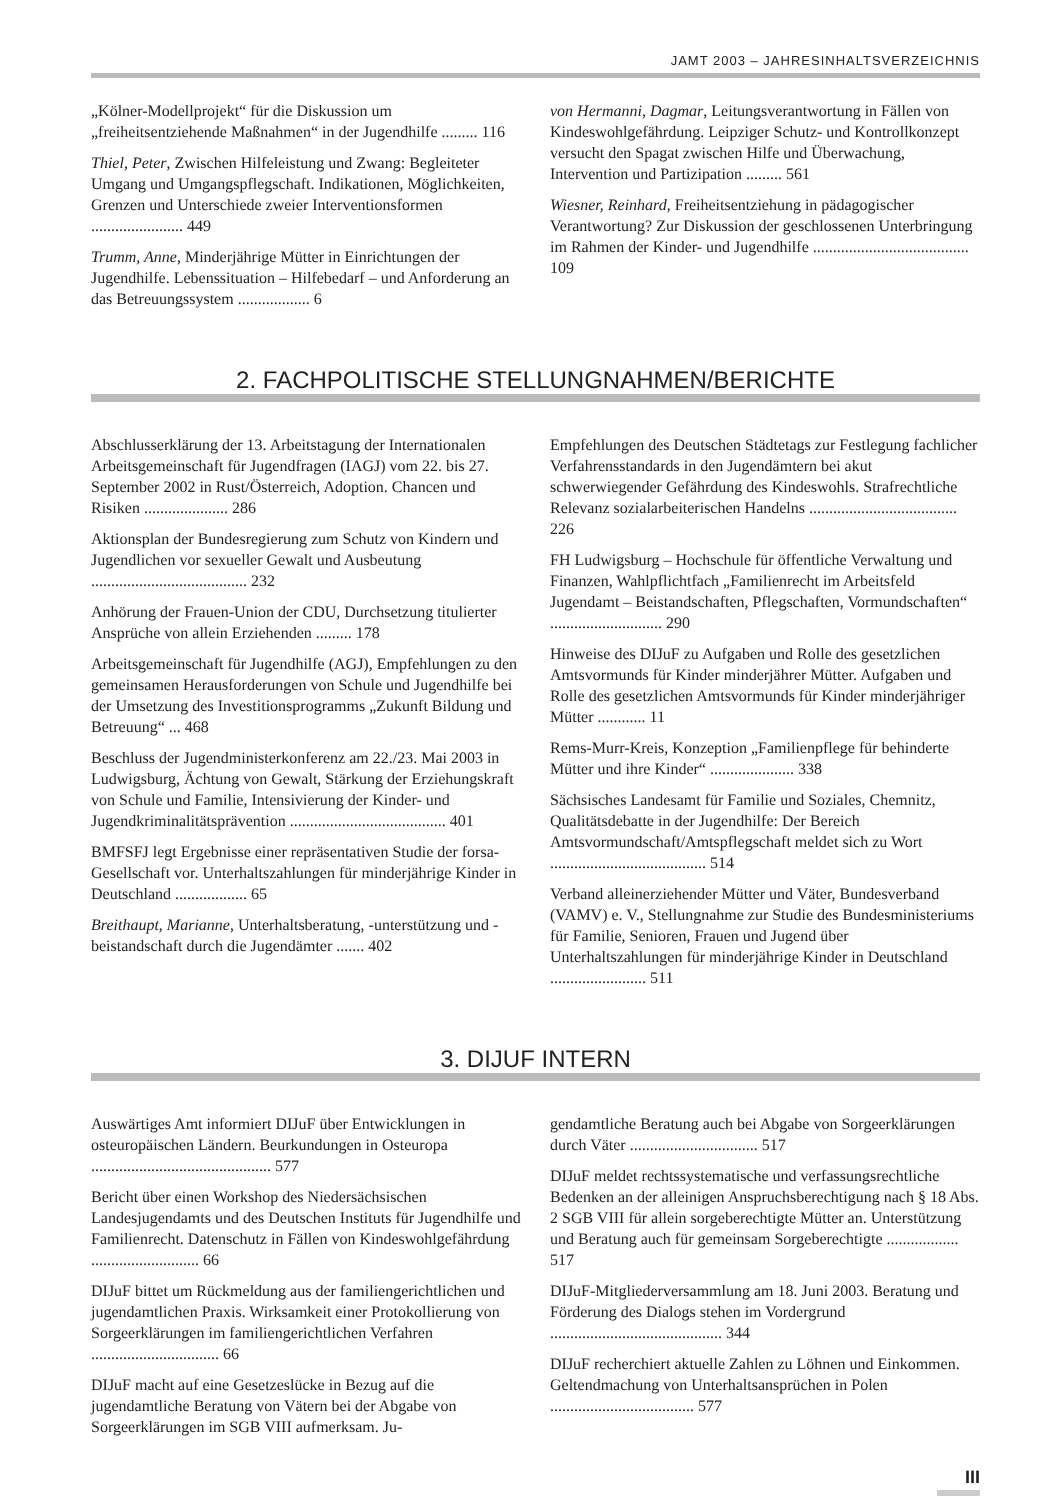JAMT 2003 – JAHRESINHALTSVERZEICHNIS
„Kölner-Modellprojekt“ für die Diskussion um „freiheitsentziehende Maßnahmen“ in der Jugendhilfe ......... 116
Thiel, Peter, Zwischen Hilfeleistung und Zwang: Begleiteter Umgang und Umgangspflegschaft. Indikationen, Möglichkeiten, Grenzen und Unterschiede zweier Interventionsformen ....................... 449
Trumm, Anne, Minderjährige Mütter in Einrichtungen der Jugendhilfe. Lebenssituation – Hilfebedarf – und Anforderung an das Betreuungssystem .................. 6
von Hermanni, Dagmar, Leitungsverantwortung in Fällen von Kindeswohlgefährdung. Leipziger Schutz- und Kontrollkonzept versucht den Spagat zwischen Hilfe und Überwachung, Intervention und Partizipation ......... 561
Wiesner, Reinhard, Freiheitsentziehung in pädagogischer Verantwortung? Zur Diskussion der geschlossenen Unterbringung im Rahmen der Kinder- und Jugendhilfe ....................................... 109
2. FACHPOLITISCHE STELLUNGNAHMEN/BERICHTE
Abschlusserklärung der 13. Arbeitstagung der Internationalen Arbeitsgemeinschaft für Jugendfragen (IAGJ) vom 22. bis 27. September 2002 in Rust/Österreich, Adoption. Chancen und Risiken ..................... 286
Aktionsplan der Bundesregierung zum Schutz von Kindern und Jugendlichen vor sexueller Gewalt und Ausbeutung ....................................... 232
Anhörung der Frauen-Union der CDU, Durchsetzung titulierter Ansprüche von allein Erziehenden ......... 178
Arbeitsgemeinschaft für Jugendhilfe (AGJ), Empfehlungen zu den gemeinsamen Herausforderungen von Schule und Jugendhilfe bei der Umsetzung des Investitionsprogramms „Zukunft Bildung und Betreuung“ ... 468
Beschluss der Jugendministerkonferenz am 22./23. Mai 2003 in Ludwigsburg, Ächtung von Gewalt, Stärkung der Erziehungskraft von Schule und Familie, Intensivierung der Kinder- und Jugendkriminalitätsprävention ....................................... 401
BMFSFJ legt Ergebnisse einer repräsentativen Studie der forsa-Gesellschaft vor. Unterhaltszahlungen für minderjährige Kinder in Deutschland .................. 65
Breithaupt, Marianne, Unterhaltsberatung, -unterstützung und -beistandschaft durch die Jugendämter ....... 402
Empfehlungen des Deutschen Städtetags zur Festlegung fachlicher Verfahrensstandards in den Jugendämtern bei akut schwerwiegender Gefährdung des Kindeswohls. Strafrechtliche Relevanz sozialarbeiterischen Handelns ..................................... 226
FH Ludwigsburg – Hochschule für öffentliche Verwaltung und Finanzen, Wahlpflichtfach „Familienrecht im Arbeitsfeld Jugendamt – Beistandschaften, Pflegschaften, Vormundschaften“ ............................ 290
Hinweise des DIJuF zu Aufgaben und Rolle des gesetzlichen Amtsvormunds für Kinder minderjährer Mütter. Aufgaben und Rolle des gesetzlichen Amtsvormunds für Kinder minderjähriger Mütter ............ 11
Rems-Murr-Kreis, Konzeption „Familienpflege für behinderte Mütter und ihre Kinder“ ..................... 338
Sächsisches Landesamt für Familie und Soziales, Chemnitz, Qualitätsdebatte in der Jugendhilfe: Der Bereich Amtsvormundschaft/Amtspflegschaft meldet sich zu Wort ....................................... 514
Verband alleinerziehender Mütter und Väter, Bundesverband (VAMV) e. V., Stellungnahme zur Studie des Bundesministeriums für Familie, Senioren, Frauen und Jugend über Unterhaltszahlungen für minderjährige Kinder in Deutschland ........................ 511
3. DIJUF INTERN
Auswärtiges Amt informiert DIJuF über Entwicklungen in osteuropäischen Ländern. Beurkundungen in Osteuropa ............................................. 577
Bericht über einen Workshop des Niedersächsischen Landesjugendamts und des Deutschen Instituts für Jugendhilfe und Familienrecht. Datenschutz in Fällen von Kindeswohlgefährdung ........................... 66
DIJuF bittet um Rückmeldung aus der familiengerichtlichen und jugendamtlichen Praxis. Wirksamkeit einer Protokollierung von Sorgeerklärungen im familiengerichtlichen Verfahren ................................ 66
DIJuF macht auf eine Gesetzeslücke in Bezug auf die jugendamtliche Beratung von Vätern bei der Abgabe von Sorgeerklärungen im SGB VIII aufmerksam. Ju-
gendamtliche Beratung auch bei Abgabe von Sorgeerklärungen durch Väter ................................ 517
DIJuF meldet rechtssystematische und verfassungsrechtliche Bedenken an der alleinigen Anspruchsberechtigung nach § 18 Abs. 2 SGB VIII für allein sorgeberechtigte Mütter an. Unterstützung und Beratung auch für gemeinsam Sorgeberechtigte .................. 517
DIJuF-Mitgliederversammlung am 18. Juni 2003. Beratung und Förderung des Dialogs stehen im Vordergrund ........................................... 344
DIJuF recherchiert aktuelle Zahlen zu Löhnen und Einkommen. Geltendmachung von Unterhaltsansprüchen in Polen .................................... 577
III